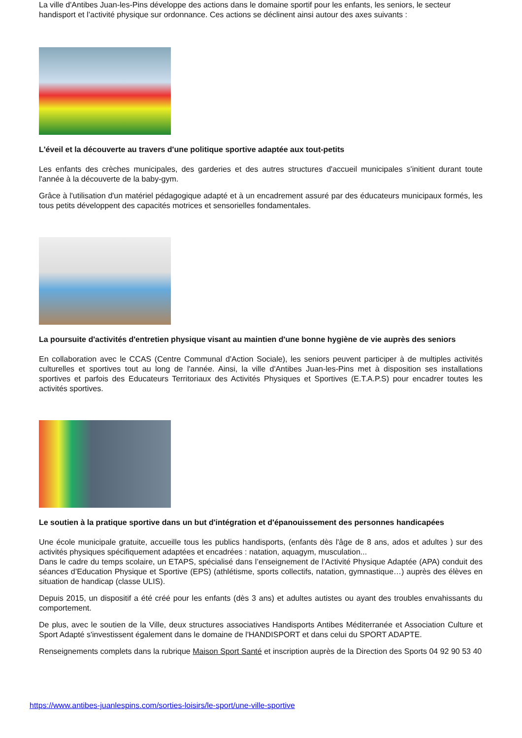La ville d'Antibes Juan-les-Pins développe des actions dans le domaine sportif pour les enfants, les seniors, le secteur handisport et l’activité physique sur ordonnance. Ces actions se déclinent ainsi autour des axes suivants :
L'éveil et la découverte au travers d'une politique sportive adaptée aux tout-petits
Les enfants des crèches municipales, des garderies et des autres structures d'accueil municipales s'initient durant toute l'année à la découverte de la baby-gym.
Grâce à l'utilisation d'un matériel pédagogique adapté et à un encadrement assuré par des éducateurs municipaux formés, les tous petits développent des capacités motrices et sensorielles fondamentales.
La poursuite d'activités d'entretien physique visant au maintien d'une bonne hygiène de vie auprès des seniors
En collaboration avec le CCAS (Centre Communal d'Action Sociale), les seniors peuvent participer à de multiples activités culturelles et sportives tout au long de l'année. Ainsi, la ville d'Antibes Juan-les-Pins met à disposition ses installations sportives et parfois des Educateurs Territoriaux des Activités Physiques et Sportives (E.T.A.P.S) pour encadrer toutes les activités sportives.
Le soutien à la pratique sportive dans un but d'intégration et d'épanouissement des personnes handicapées
Une école municipale gratuite, accueille tous les publics handisports, (enfants dès l'âge de 8 ans, ados et adultes ) sur des activités physiques spécifiquement adaptées et encadrées : natation, aquagym, musculation...
Dans le cadre du temps scolaire, un ETAPS, spécialisé dans l’enseignement de l’Activité Physique Adaptée (APA) conduit des séances d’Education Physique et Sportive (EPS) (athlétisme, sports collectifs, natation, gymnastique…) auprès des élèves en situation de handicap (classe ULIS).
Depuis 2015, un dispositif a été créé pour les enfants (dès 3 ans) et adultes autistes ou ayant des troubles envahissants du comportement.
De plus, avec le soutien de la Ville, deux structures associatives Handisports Antibes Méditerranée et Association Culture et Sport Adapté s'investissent également dans le domaine de l'HANDISPORT et dans celui du SPORT ADAPTE.
Renseignements complets dans la rubrique Maison Sport Santé et inscription auprès de la Direction des Sports 04 92 90 53 40
https://www.antibes-juanlespins.com/sorties-loisirs/le-sport/une-ville-sportive